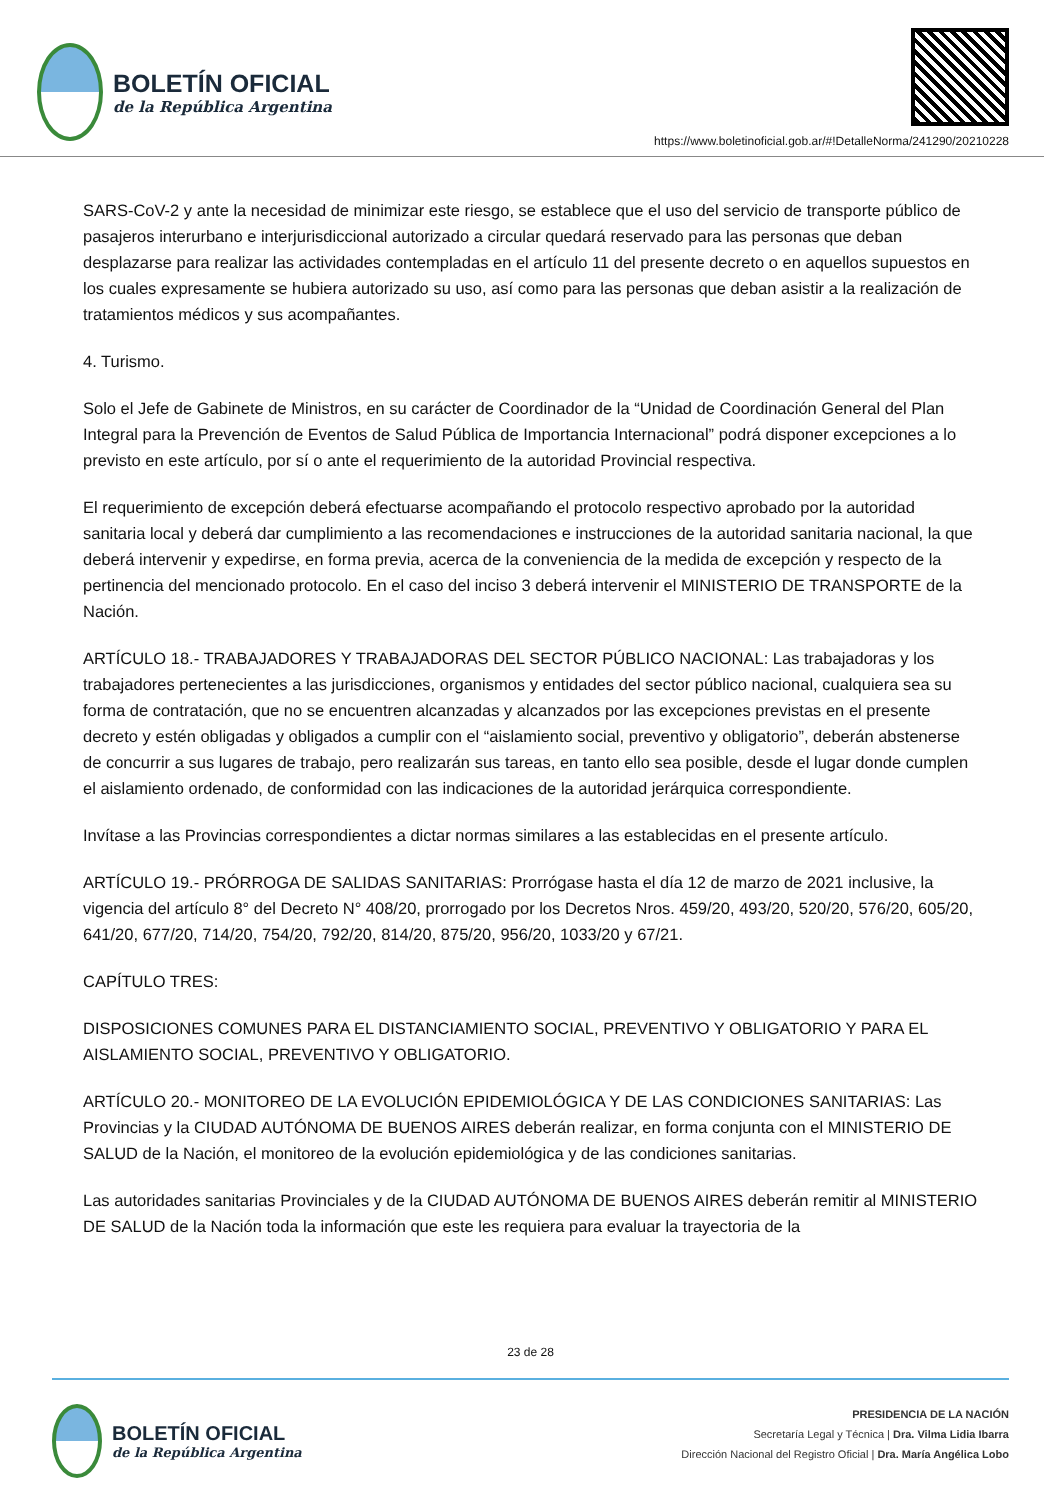BOLETÍN OFICIAL
de la República Argentina
https://www.boletinoficial.gob.ar/#!DetalleNorma/241290/20210228
SARS-CoV-2 y ante la necesidad de minimizar este riesgo, se establece que el uso del servicio de transporte público de pasajeros interurbano e interjurisdiccional autorizado a circular quedará reservado para las personas que deban desplazarse para realizar las actividades contempladas en el artículo 11 del presente decreto o en aquellos supuestos en los cuales expresamente se hubiera autorizado su uso, así como para las personas que deban asistir a la realización de tratamientos médicos y sus acompañantes.
4. Turismo.
Solo el Jefe de Gabinete de Ministros, en su carácter de Coordinador de la “Unidad de Coordinación General del Plan Integral para la Prevención de Eventos de Salud Pública de Importancia Internacional” podrá disponer excepciones a lo previsto en este artículo, por sí o ante el requerimiento de la autoridad Provincial respectiva.
El requerimiento de excepción deberá efectuarse acompañando el protocolo respectivo aprobado por la autoridad sanitaria local y deberá dar cumplimiento a las recomendaciones e instrucciones de la autoridad sanitaria nacional, la que deberá intervenir y expedirse, en forma previa, acerca de la conveniencia de la medida de excepción y respecto de la pertinencia del mencionado protocolo. En el caso del inciso 3 deberá intervenir el MINISTERIO DE TRANSPORTE de la Nación.
ARTÍCULO 18.- TRABAJADORES Y TRABAJADORAS DEL SECTOR PÚBLICO NACIONAL: Las trabajadoras y los trabajadores pertenecientes a las jurisdicciones, organismos y entidades del sector público nacional, cualquiera sea su forma de contratación, que no se encuentren alcanzadas y alcanzados por las excepciones previstas en el presente decreto y estén obligadas y obligados a cumplir con el “aislamiento social, preventivo y obligatorio”, deberán abstenerse de concurrir a sus lugares de trabajo, pero realizarán sus tareas, en tanto ello sea posible, desde el lugar donde cumplen el aislamiento ordenado, de conformidad con las indicaciones de la autoridad jerárquica correspondiente.
Invítase a las Provincias correspondientes a dictar normas similares a las establecidas en el presente artículo.
ARTÍCULO 19.- PRÓRROGA DE SALIDAS SANITARIAS: Prorrógase hasta el día 12 de marzo de 2021 inclusive, la vigencia del artículo 8° del Decreto N° 408/20, prorrogado por los Decretos Nros. 459/20, 493/20, 520/20, 576/20, 605/20, 641/20, 677/20, 714/20, 754/20, 792/20, 814/20, 875/20, 956/20, 1033/20 y 67/21.
CAPÍTULO TRES:
DISPOSICIONES COMUNES PARA EL DISTANCIAMIENTO SOCIAL, PREVENTIVO Y OBLIGATORIO Y PARA EL AISLAMIENTO SOCIAL, PREVENTIVO Y OBLIGATORIO.
ARTÍCULO 20.- MONITOREO DE LA EVOLUCIÓN EPIDEMIOLÓGICA Y DE LAS CONDICIONES SANITARIAS: Las Provincias y la CIUDAD AUTÓNOMA DE BUENOS AIRES deberán realizar, en forma conjunta con el MINISTERIO DE SALUD de la Nación, el monitoreo de la evolución epidemiológica y de las condiciones sanitarias.
Las autoridades sanitarias Provinciales y de la CIUDAD AUTÓNOMA DE BUENOS AIRES deberán remitir al MINISTERIO DE SALUD de la Nación toda la información que este les requiera para evaluar la trayectoria de la
23 de 28
BOLETÍN OFICIAL
de la República Argentina
PRESIDENCIA DE LA NACIÓN
Secretaría Legal y Técnica | Dra. Vilma Lidia Ibarra
Dirección Nacional del Registro Oficial | Dra. María Angélica Lobo